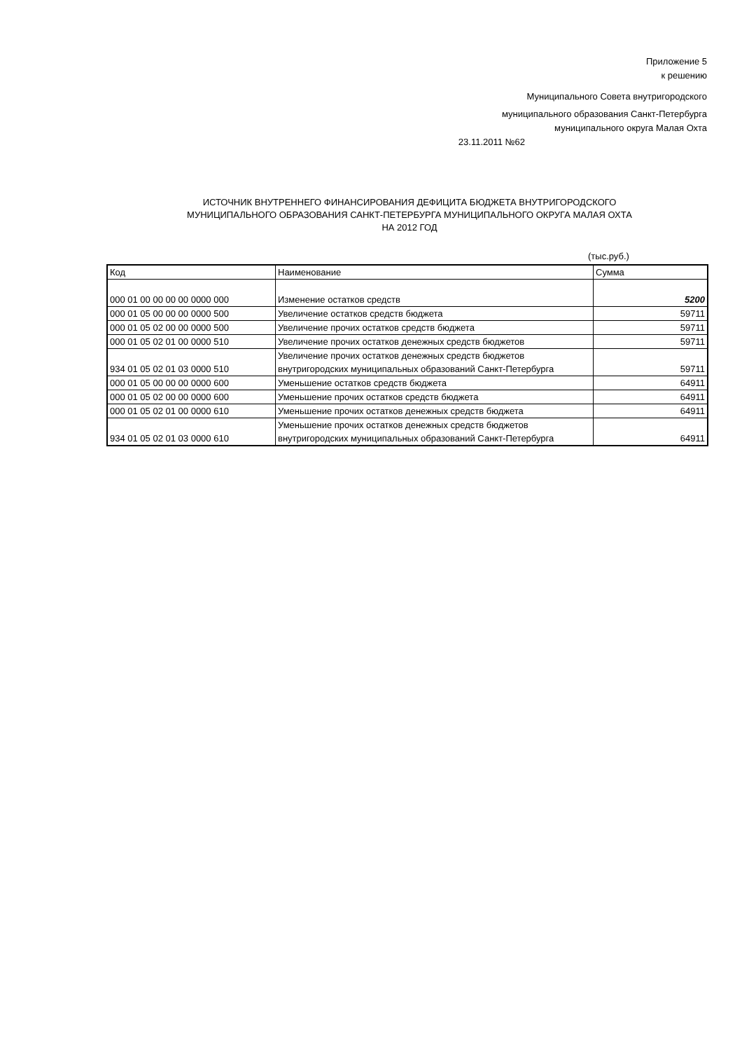Приложение 5
к решению
Муниципального Совета внутригородского
муниципального образования Санкт-Петербурга
муниципального округа Малая Охта
23.11.2011 №62
ИСТОЧНИК ВНУТРЕННЕГО ФИНАНСИРОВАНИЯ ДЕФИЦИТА БЮДЖЕТА ВНУТРИГОРОДСКОГО
МУНИЦИПАЛЬНОГО ОБРАЗОВАНИЯ САНКТ-ПЕТЕРБУРГА МУНИЦИПАЛЬНОГО ОКРУГА МАЛАЯ ОХТА
НА 2012 ГОД
(тыс.руб.)
| Код | Наименование | Сумма |
| --- | --- | --- |
| 000 01 00 00 00 00 0000 000 | Изменение остатков средств | 5200 |
| 000 01 05 00 00 00 0000 500 | Увеличение остатков средств бюджета | 59711 |
| 000 01 05 02 00 00 0000 500 | Увеличение прочих остатков средств бюджета | 59711 |
| 000 01 05 02 01 00 0000 510 | Увеличение прочих остатков денежных средств бюджетов | 59711 |
| 934 01 05 02 01 03 0000 510 | Увеличение прочих остатков денежных средств бюджетов внутригородских муниципальных образований Санкт-Петербурга | 59711 |
| 000 01 05 00 00 00 0000 600 | Уменьшение остатков средств бюджета | 64911 |
| 000 01 05 02 00 00 0000 600 | Уменьшение прочих остатков средств бюджета | 64911 |
| 000 01 05 02 01 00 0000 610 | Уменьшение прочих остатков денежных средств бюджета | 64911 |
| 934 01 05 02 01 03 0000 610 | Уменьшение прочих остатков денежных средств бюджетов внутригородских муниципальных образований Санкт-Петербурга | 64911 |